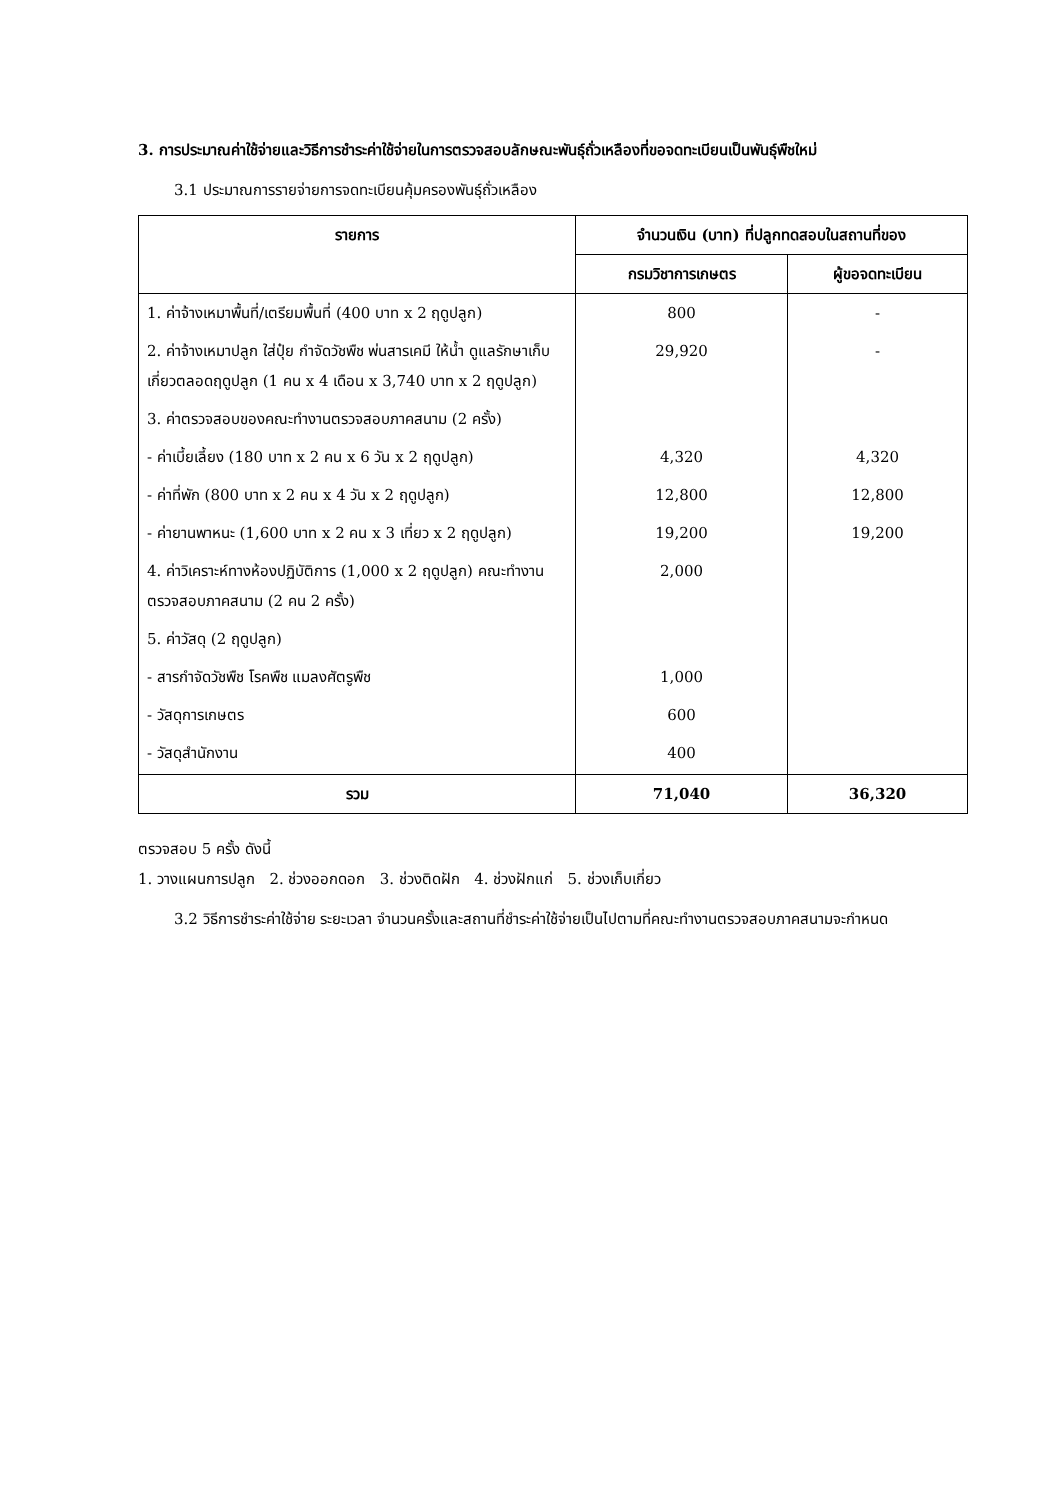3. การประมาณค่าใช้จ่ายและวิธีการชำระค่าใช้จ่ายในการตรวจสอบลักษณะพันธุ์ถั่วเหลืองที่ขอจดทะเบียนเป็นพันธุ์พืชใหม่
3.1 ประมาณการรายจ่ายการจดทะเบียนคุ้มครองพันธุ์ถั่วเหลือง
| รายการ | จำนวนเงิน (บาท) ที่ปลูกทดสอบในสถานที่ของ | |
| --- | --- | --- |
| | กรมวิชาการเกษตร | ผู้ขอจดทะเบียน |
| 1. ค่าจ้างเหมาพื้นที่/เตรียมพื้นที่ (400 บาท x 2 ฤดูปลูก) | 800 | - |
| 2. ค่าจ้างเหมาปลูก ใส่ปุ๋ย กำจัดวัชพืช พ่นสารเคมี ให้น้ำ ดูแลรักษาเก็บเกี่ยวตลอดฤดูปลูก (1 คน x 4 เดือน x 3,740 บาท x 2 ฤดูปลูก) | 29,920 | - |
| 3. ค่าตรวจสอบของคณะทำงานตรวจสอบภาคสนาม (2 ครั้ง) | | |
| - ค่าเบี้ยเลี้ยง (180 บาท x 2 คน x 6 วัน x 2 ฤดูปลูก) | 4,320 | 4,320 |
| - ค่าที่พัก (800 บาท x 2 คน x 4 วัน x 2 ฤดูปลูก) | 12,800 | 12,800 |
| - ค่ายานพาหนะ (1,600 บาท x 2 คน x 3 เที่ยว x 2 ฤดูปลูก) | 19,200 | 19,200 |
| 4. ค่าวิเคราะห์ทางห้องปฏิบัติการ (1,000 x 2 ฤดูปลูก) คณะทำงานตรวจสอบภาคสนาม (2 คน 2 ครั้ง) | 2,000 | |
| 5. ค่าวัสดุ (2 ฤดูปลูก) | | |
| - สารกำจัดวัชพืช โรคพืช แมลงศัตรูพืช | 1,000 | |
| - วัสดุการเกษตร | 600 | |
| - วัสดุสำนักงาน | 400 | |
| รวม | 71,040 | 36,320 |
ตรวจสอบ 5 ครั้ง ดังนี้
1. วางแผนการปลูก 2. ช่วงออกดอก 3. ช่วงติดฝัก 4. ช่วงฝักแก่ 5. ช่วงเก็บเกี่ยว
3.2 วิธีการชำระค่าใช้จ่าย ระยะเวลา จำนวนครั้งและสถานที่ชำระค่าใช้จ่ายเป็นไปตามที่คณะทำงานตรวจสอบภาคสนามจะกำหนด